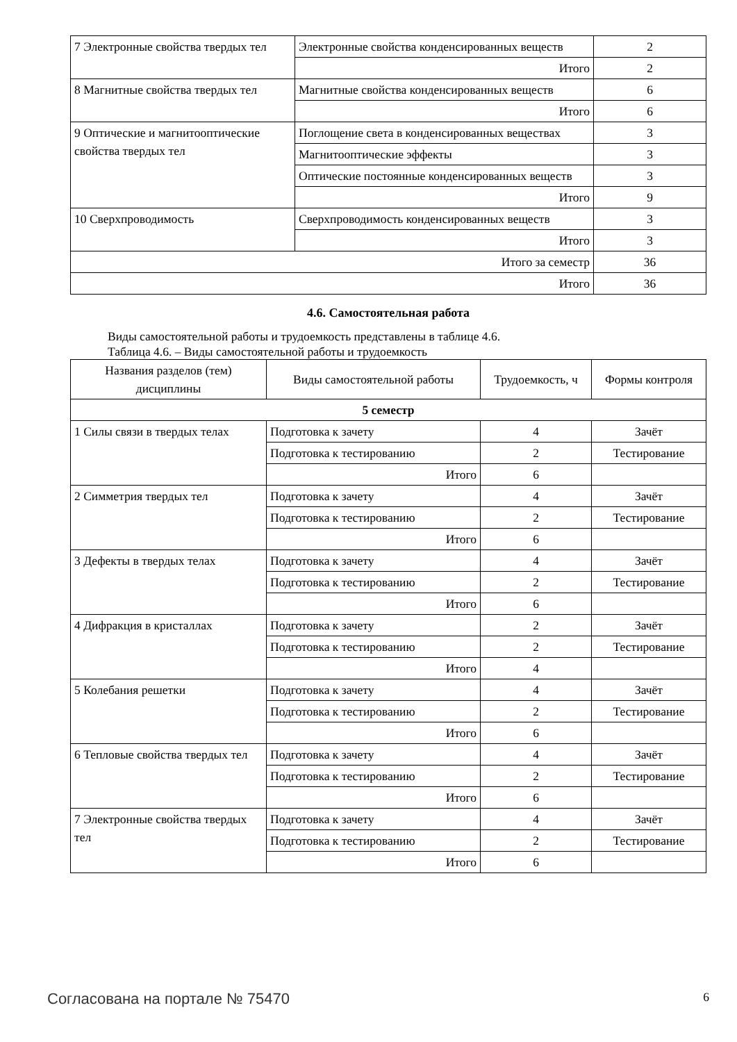| 7 Электронные свойства твердых тел | Электронные свойства конденсированных веществ | 2 |
| | Итого | 2 |
| 8 Магнитные свойства твердых тел | Магнитные свойства конденсированных веществ | 6 |
| | Итого | 6 |
| 9 Оптические и магнитооптические свойства твердых тел | Поглощение света в конденсированных веществах | 3 |
| | Магнитооптические эффекты | 3 |
| | Оптические постоянные конденсированных веществ | 3 |
| | Итого | 9 |
| 10 Сверхпроводимость | Сверхпроводимость конденсированных веществ | 3 |
| | Итого | 3 |
| Итого за семестр | | 36 |
| Итого | | 36 |
4.6. Самостоятельная работа
Виды самостоятельной работы и трудоемкость представлены в таблице 4.6.
Таблица 4.6. – Виды самостоятельной работы и трудоемкость
| Названия разделов (тем) дисциплины | Виды самостоятельной работы | Трудоемкость, ч | Формы контроля |
| --- | --- | --- | --- |
| 5 семестр | | | |
| 1 Силы связи в твердых телах | Подготовка к зачету | 4 | Зачёт |
| | Подготовка к тестированию | 2 | Тестирование |
| | Итого | 6 | |
| 2 Симметрия твердых тел | Подготовка к зачету | 4 | Зачёт |
| | Подготовка к тестированию | 2 | Тестирование |
| | Итого | 6 | |
| 3 Дефекты в твердых телах | Подготовка к зачету | 4 | Зачёт |
| | Подготовка к тестированию | 2 | Тестирование |
| | Итого | 6 | |
| 4 Дифракция в кристаллах | Подготовка к зачету | 2 | Зачёт |
| | Подготовка к тестированию | 2 | Тестирование |
| | Итого | 4 | |
| 5 Колебания решетки | Подготовка к зачету | 4 | Зачёт |
| | Подготовка к тестированию | 2 | Тестирование |
| | Итого | 6 | |
| 6 Тепловые свойства твердых тел | Подготовка к зачету | 4 | Зачёт |
| | Подготовка к тестированию | 2 | Тестирование |
| | Итого | 6 | |
| 7 Электронные свойства твердых тел | Подготовка к зачету | 4 | Зачёт |
| | Подготовка к тестированию | 2 | Тестирование |
| | Итого | 6 | |
Согласована на портале № 75470 6